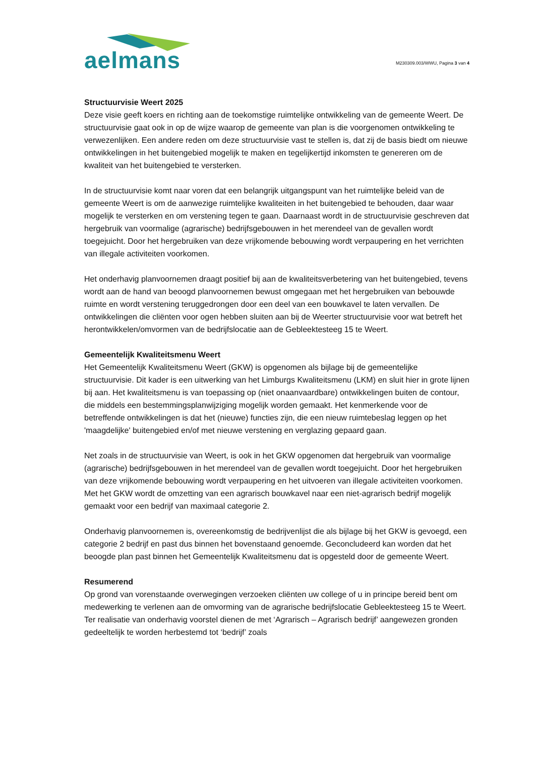aelmans
M230309.003/WWU, Pagina 3 van 4
Structuurvisie Weert 2025
Deze visie geeft koers en richting aan de toekomstige ruimtelijke ontwikkeling van de gemeente Weert. De structuurvisie gaat ook in op de wijze waarop de gemeente van plan is die voorgenomen ontwikkeling te verwezenlijken. Een andere reden om deze structuurvisie vast te stellen is, dat zij de basis biedt om nieuwe ontwikkelingen in het buitengebied mogelijk te maken en tegelijkertijd inkomsten te genereren om de kwaliteit van het buitengebied te versterken.
In de structuurvisie komt naar voren dat een belangrijk uitgangspunt van het ruimtelijke beleid van de gemeente Weert is om de aanwezige ruimtelijke kwaliteiten in het buitengebied te behouden, daar waar mogelijk te versterken en om verstening tegen te gaan. Daarnaast wordt in de structuurvisie geschreven dat hergebruik van voormalige (agrarische) bedrijfsgebouwen in het merendeel van de gevallen wordt toegejuicht. Door het hergebruiken van deze vrijkomende bebouwing wordt verpaupering en het verrichten van illegale activiteiten voorkomen.
Het onderhavig planvoornemen draagt positief bij aan de kwaliteitsverbetering van het buitengebied, tevens wordt aan de hand van beoogd planvoornemen bewust omgegaan met het hergebruiken van bebouwde ruimte en wordt verstening teruggedrongen door een deel van een bouwkavel te laten vervallen. De ontwikkelingen die cliënten voor ogen hebben sluiten aan bij de Weerter structuurvisie voor wat betreft het herontwikkelen/omvormen van de bedrijfslocatie aan de Gebleektesteeg 15 te Weert.
Gemeentelijk Kwaliteitsmenu Weert
Het Gemeentelijk Kwaliteitsmenu Weert (GKW) is opgenomen als bijlage bij de gemeentelijke structuurvisie. Dit kader is een uitwerking van het Limburgs Kwaliteitsmenu (LKM) en sluit hier in grote lijnen bij aan. Het kwaliteitsmenu is van toepassing op (niet onaanvaardbare) ontwikkelingen buiten de contour, die middels een bestemmingsplanwijziging mogelijk worden gemaakt. Het kenmerkende voor de betreffende ontwikkelingen is dat het (nieuwe) functies zijn, die een nieuw ruimtebeslag leggen op het 'maagdelijke' buitengebied en/of met nieuwe verstening en verglazing gepaard gaan.
Net zoals in de structuurvisie van Weert, is ook in het GKW opgenomen dat hergebruik van voormalige (agrarische) bedrijfsgebouwen in het merendeel van de gevallen wordt toegejuicht. Door het hergebruiken van deze vrijkomende bebouwing wordt verpaupering en het uitvoeren van illegale activiteiten voorkomen. Met het GKW wordt de omzetting van een agrarisch bouwkavel naar een niet-agrarisch bedrijf mogelijk gemaakt voor een bedrijf van maximaal categorie 2.
Onderhavig planvoornemen is, overeenkomstig de bedrijvenlijst die als bijlage bij het GKW is gevoegd, een categorie 2 bedrijf en past dus binnen het bovenstaand genoemde. Geconcludeerd kan worden dat het beoogde plan past binnen het Gemeentelijk Kwaliteitsmenu dat is opgesteld door de gemeente Weert.
Resumerend
Op grond van vorenstaande overwegingen verzoeken cliënten uw college of u in principe bereid bent om medewerking te verlenen aan de omvorming van de agrarische bedrijfslocatie Gebleektesteeg 15 te Weert. Ter realisatie van onderhavig voorstel dienen de met ‘Agrarisch – Agrarisch bedrijf’ aangewezen gronden gedeeltelijk te worden herbestemd tot ‘bedrijf’ zoals